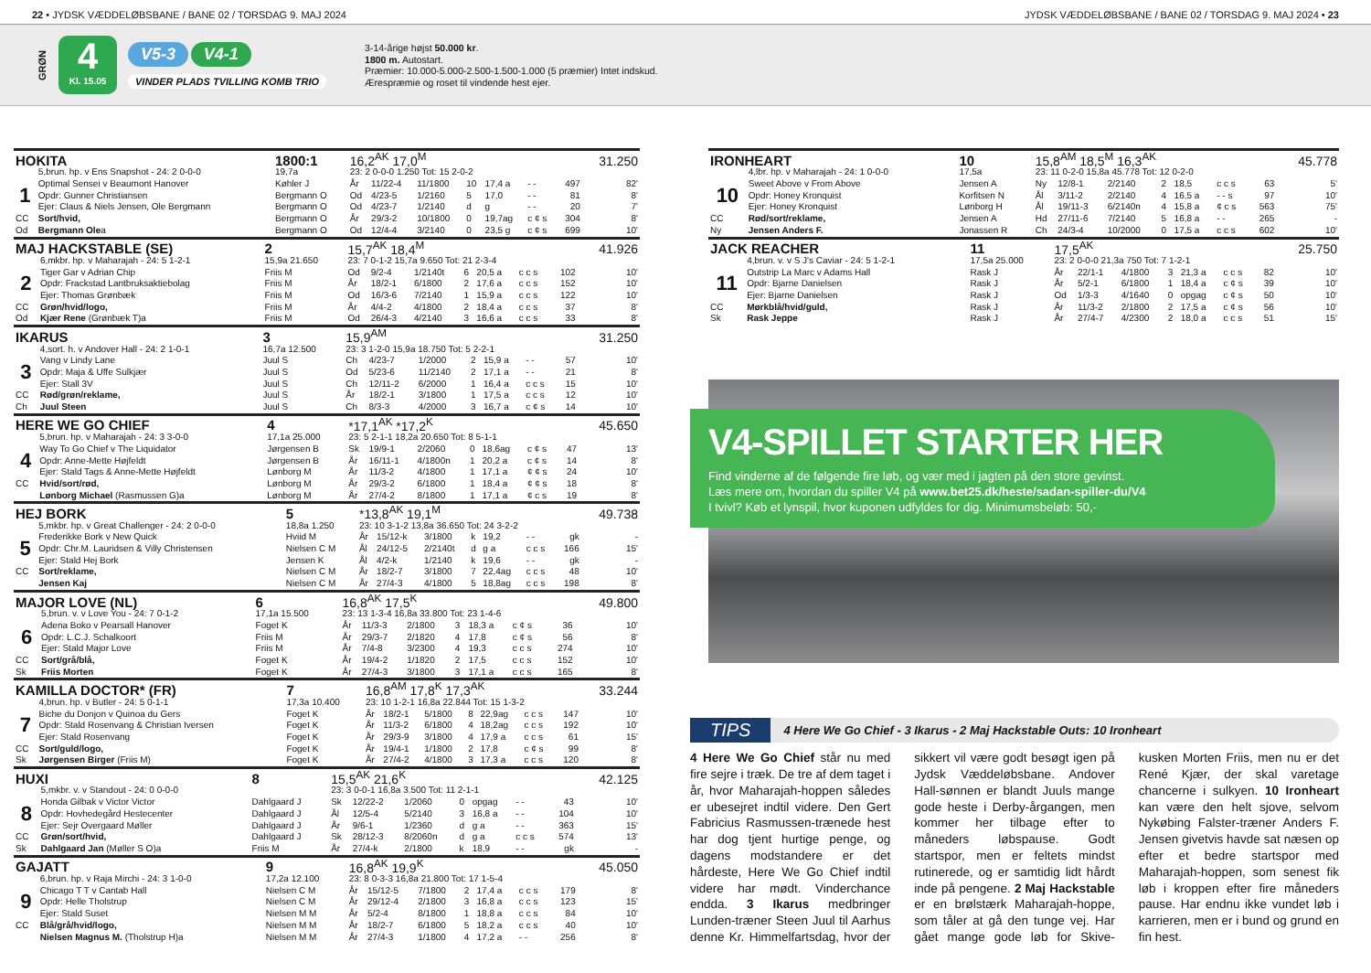22 • JYDSK VÆDDELØBSBANE / BANE 02 / TORSDAG 9. MAJ 2024
JYDSK VÆDDELØBSBANE / BANE 02 / TORSDAG 9. MAJ 2024 • 23
GRØN
4
Kl. 15.05
V5-3 V4-1
VINDER PLADS TVILLING KOMB TRIO
3-14-årige højst 50.000 kr.
1800 m. Autostart.
Præmier: 10.000-5.000-2.500-1.500-1.000 (5 præmier) Intet indskud.
Ærespræmie og roset til vindende hest ejer.
| HOKITA | | 1800:1 | 16,2<sup>AK</sup> 17,0<sup>M</sup> | | | | | | | 31.250 |
| | 5,brun. hp. v Ens Snapshot - 24: 2 0-0-0 | 19,7a | 23: 2 0-0-0 1.250 Tot: 15 2-0-2 | | | | | | | |
| | Optimal Sensei v Beaumont Hanover | Køhler J | År | 11/22-4 | 11/1800 | 10 | 17,4 a | - - | 497 | 82' |
| 1 | Opdr: Gunner Christiansen | Bergmann O | Od | 4/23-5 | 1/2160 | 5 | 17,0 | - - | 81 | 8' |
| | Ejer: Claus & Niels Jensen, Ole Bergmann | Bergmann O | Od | 4/23-7 | 1/2140 | d | g | - - | 20 | 7' |
| CC | Sort/hvid, | Bergmann O | År | 29/3-2 | 10/1800 | 0 | 19,7ag | c ¢ s | 304 | 8' |
| Od | Bergmann Ole a | Bergmann O | Od | 12/4-4 | 3/2140 | 0 | 23,5 g | c ¢ s | 699 | 10' |
| MAJ HACKSTABLE (SE) | | 2 | 15,7<sup>AK</sup> 18,4<sup>M</sup> | | | | | | | 41.926 |
| | 6,mkbr. hp. v Maharajah - 24: 5 1-2-1 | 15,9a 21.650 | 23: 7 0-1-2 15,7a 9.650 Tot: 21 2-3-4 | | | | | | | |
| | Tiger Gar v Adrian Chip | Friis M | Od | 9/2-4 | 1/2140t | 6 | 20,5 a | c c s | 102 | 10' |
| 2 | Opdr: Frackstad Lantbruksaktiebolag | Friis M | År | 18/2-1 | 6/1800 | 2 | 17,6 a | c c s | 152 | 10' |
| | Ejer: Thomas Grønbæk | Friis M | Od | 16/3-6 | 7/2140 | 1 | 15,9 a | c c s | 122 | 10' |
| CC | Grøn/hvid/logo, | Friis M | År | 4/4-2 | 4/1800 | 2 | 18,4 a | c c s | 37 | 8' |
| Od | Kjær Rene (Grønbæk T)a | Friis M | Od | 26/4-3 | 4/2140 | 3 | 16,6 a | c c s | 33 | 8' |
| IKARUS | | 3 | 15,9<sup>AM</sup> | | | | | | | 31.250 |
| | 4,sort. h. v Andover Hall - 24: 2 1-0-1 | 16,7a 12.500 | 23: 3 1-2-0 15,9a 18.750 Tot: 5 2-2-1 | | | | | | | |
| | Vang v Lindy Lane | Juul S | Ch | 4/23-7 | 1/2000 | 2 | 15,9 a | - - | 57 | 10' |
| 3 | Opdr: Maja & Uffe Sulkjær | Juul S | Od | 5/23-6 | 11/2140 | 2 | 17,1 a | - - | 21 | 8' |
| | Ejer: Stall 3V | Juul S | Ch | 12/11-2 | 6/2000 | 1 | 16,4 a | c c s | 15 | 10' |
| CC | Rød/grøn/reklame, | Juul S | År | 18/2-1 | 3/1800 | 1 | 17,5 a | c c s | 12 | 10' |
| Ch | Juul Steen | Juul S | Ch | 8/3-3 | 4/2000 | 3 | 16,7 a | c ¢ s | 14 | 10' |
| HERE WE GO CHIEF | | 4 | *17,1<sup>AK</sup> *17,2<sup>K</sup> | | | | | | | 45.650 |
| | 5,brun. hp. v Maharajah - 24: 3 3-0-0 | 17,1a 25.000 | 23: 5 2-1-1 18,2a 20.650 Tot: 8 5-1-1 | | | | | | | |
| | Way To Go Chief v The Liquidator | Jørgensen B | Sk | 19/9-1 | 2/2060 | 0 | 18,6ag | c ¢ s | 47 | 13' |
| 4 | Opdr: Anne-Mette Højfeldt | Jørgensen B | År | 16/11-1 | 4/1800n | 1 | 20,2 a | c ¢ s | 14 | 8' |
| | Ejer: Stald Tags & Anne-Mette Højfeldt | Lønborg M | År | 11/3-2 | 4/1800 | 1 | 17,1 a | ¢ ¢ s | 24 | 10' |
| CC | Hvid/sort/rød, | Lønborg M | År | 29/3-2 | 6/1800 | 1 | 18,4 a | ¢ ¢ s | 18 | 8' |
| | Lønborg Michael (Rasmussen G)a | Lønborg M | År | 27/4-2 | 8/1800 | 1 | 17,1 a | ¢ c s | 19 | 8' |
| HEJ BORK | | 5 | *13,8<sup>AK</sup> 19,1<sup>M</sup> | | | | | | | 49.738 |
| | 5,mkbr. hp. v Great Challenger - 24: 2 0-0-0 | 18,8a 1.250 | 23: 10 3-1-2 13,8a 36.650 Tot: 24 3-2-2 | | | | | | | |
| | Frederikke Bork v New Quick | Hviid M | År | 15/12-k | 3/1800 | k | 19,2 | - - | gk | - |
| 5 | Opdr: Chr.M. Lauridsen & Villy Christensen | Nielsen C M | Ål | 24/12-5 | 2/2140t | d | g a | c c s | 166 | 15' |
| | Ejer: Stald Hej Bork | Jensen K | Ål | 4/2-k | 1/2140 | k | 19,6 | - - | gk | - |
| CC | Sort/reklame, | Nielsen C M | År | 18/2-7 | 3/1800 | 7 | 22,4ag | c c s | 48 | 10' |
| | Jensen Kaj | Nielsen C M | År | 27/4-3 | 4/1800 | 5 | 18,8ag | c c s | 198 | 8' |
| MAJOR LOVE (NL) | | 6 | 16,8<sup>AK</sup> 17,5<sup>K</sup> | | | | | | | 49.800 |
| | 5,brun. v. v Love You - 24: 7 0-1-2 | 17,1a 15.500 | 23: 13 1-3-4 16,8a 33.800 Tot: 23 1-4-6 | | | | | | | |
| | Adena Boko v Pearsall Hanover | Foget K | År | 11/3-3 | 2/1800 | 3 | 18,3 a | c ¢ s | 36 | 10' |
| 6 | Opdr: L.C.J. Schalkoort | Friis M | År | 29/3-7 | 2/1820 | 4 | 17,8 | c ¢ s | 56 | 8' |
| | Ejer: Stald Major Love | Friis M | År | 7/4-8 | 3/2300 | 4 | 19,3 | c c s | 274 | 10' |
| CC | Sort/grå/blå, | Foget K | År | 19/4-2 | 1/1820 | 2 | 17,5 | c c s | 152 | 10' |
| Sk | Friis Morten | Foget K | År | 27/4-3 | 3/1800 | 3 | 17,1 a | c c s | 165 | 8' |
| KAMILLA DOCTOR* (FR) | | 7 | 16,8<sup>AM</sup> 17,8<sup>K</sup> 17,3<sup>AK</sup> | | | | | | | 33.244 |
| | 4,brun. hp. v Butler - 24: 5 0-1-1 | 17,3a 10.400 | 23: 10 1-2-1 16,8a 22.844 Tot: 15 1-3-2 | | | | | | | |
| | Biche du Donjon v Quinoa du Gers | Foget K | År | 18/2-1 | 5/1800 | 8 | 22,9ag | c c s | 147 | 10' |
| 7 | Opdr: Stald Rosenvang & Christian Iversen | Foget K | År | 11/3-2 | 6/1800 | 4 | 18,2ag | c c s | 192 | 10' |
| | Ejer: Stald Rosenvang | Foget K | År | 29/3-9 | 3/1800 | 4 | 17,9 a | c c s | 61 | 15' |
| CC | Sort/guld/logo, | Foget K | År | 19/4-1 | 1/1800 | 2 | 17,8 | c ¢ s | 99 | 8' |
| Sk | Jørgensen Birger (Friis M) | Foget K | År | 27/4-2 | 4/1800 | 3 | 17,3 a | c c s | 120 | 8' |
| HUXI | | 8 | 15,5<sup>AK</sup> 21,6<sup>K</sup> | | | | | | | 42.125 |
| | 5,mkbr. v. v Standout - 24: 0 0-0-0 | | 23: 3 0-0-1 16,8a 3.500 Tot: 11 2-1-1 | | | | | | | |
| | Honda Gilbak v Victor Victor | Dahlgaard J | Sk | 12/22-2 | 1/2060 | 0 | opgag | - - | 43 | 10' |
| 8 | Opdr: Hovhedegård Hestecenter | Dahlgaard J | Ål | 12/5-4 | 5/2140 | 3 | 16,8 a | - - | 104 | 10' |
| | Ejer: Sejr Overgaard Møller | Dahlgaard J | År | 9/6-1 | 1/2360 | d | g a | - - | 363 | 15' |
| CC | Grøn/sort/hvid, | Dahlgaard J | Sk | 28/12-3 | 8/2060n | d | g a | c c s | 574 | 13' |
| Sk | Dahlgaard Jan (Møller S O)a | Friis M | År | 27/4-k | 2/1800 | k | 18,9 | - - | gk | - |
| GAJATT | | 9 | 16,8<sup>AK</sup> 19,9<sup>K</sup> | | | | | | | 45.050 |
| | 6,brun. hp. v Raja Mirchi - 24: 3 1-0-0 | 17,2a 12.100 | 23: 8 0-3-3 16,8a 21.800 Tot: 17 1-5-4 | | | | | | | |
| | Chicago T T v Cantab Hall | Nielsen C M | År | 15/12-5 | 7/1800 | 2 | 17,4 a | c c s | 179 | 8' |
| 9 | Opdr: Helle Tholstrup | Nielsen C M | År | 29/12-4 | 2/1800 | 3 | 16,8 a | c c s | 123 | 15' |
| | Ejer: Stald Suset | Nielsen M M | År | 5/2-4 | 8/1800 | 1 | 18,8 a | c c s | 84 | 10' |
| CC | Blå/grå/hvid/logo, | Nielsen M M | År | 18/2-7 | 6/1800 | 5 | 18,2 a | c c s | 40 | 10' |
| | Nielsen Magnus M. (Tholstrup H)a | Nielsen M M | År | 27/4-3 | 1/1800 | 4 | 17,2 a | - - | 256 | 8' |
| IRONHEART | | 10 | 15,8<sup>AM</sup> 18,5<sup>M</sup> 16,3<sup>AK</sup> | | | | | | | 45.778 |
| | 4,lbr. hp. v Maharajah - 24: 1 0-0-0 | 17,5a | 23: 11 0-2-0 15,8a 45.778 Tot: 12 0-2-0 | | | | | | | |
| | Sweet Above v From Above | Jensen A | Ny | 12/8-1 | 2/2140 | 2 | 18,5 | c c s | 63 | 5' |
| 10 | Opdr: Honey Kronquist | Korfitsen N | Ål | 3/11-2 | 2/2140 | 4 | 16,5 a | - - s | 97 | 10' |
| | Ejer: Honey Kronquist | Lønborg H | Ål | 19/11-3 | 6/2140n | 4 | 15,8 a | ¢ c s | 563 | 75' |
| CC | Rød/sort/reklame, | Jensen A | Hd | 27/11-6 | 7/2140 | 5 | 16,8 a | - - | 265 | - |
| Ny | Jensen Anders F. | Jonassen R | Ch | 24/3-4 | 10/2000 | 0 | 17,5 a | c c s | 602 | 10' |
| JACK REACHER | | 11 | 17,5<sup>AK</sup> | | | | | | | 25.750 |
| | 4,brun. v. v S J's Caviar - 24: 5 1-2-1 | 17,5a 25.000 | 23: 2 0-0-0 21,3a 750 Tot: 7 1-2-1 | | | | | | | |
| | Outstrip La Marc v Adams Hall | Rask J | År | 22/1-1 | 4/1800 | 3 | 21,3 a | c c s | 82 | 10' |
| 11 | Opdr: Bjarne Danielsen | Rask J | År | 5/2-1 | 6/1800 | 1 | 18,4 a | c ¢ s | 39 | 10' |
| | Ejer: Bjarne Danielsen | Rask J | Od | 1/3-3 | 4/1640 | 0 | opgag | c ¢ s | 50 | 10' |
| CC | Mørkblå/hvid/guld, | Rask J | År | 11/3-2 | 2/1800 | 2 | 17,5 a | c ¢ s | 56 | 10' |
| Sk | Rask Jeppe | Rask J | År | 27/4-7 | 4/2300 | 2 | 18,0 a | c c s | 51 | 15' |
V4-SPILLET STARTER HER
Find vinderne af de følgende fire løb, og vær med i jagten på den store gevinst.
Læs mere om, hvordan du spiller V4 på www.bet25.dk/heste/sadan-spiller-du/V4
I tvivl? Køb et lynspil, hvor kuponen udfyldes for dig. Minimumsbeløb: 50,-
TIPS 4 Here We Go Chief - 3 Ikarus - 2 Maj Hackstable Outs: 10 Ironheart
4 Here We Go Chief står nu med fire sejre i træk. De tre af dem taget i år, hvor Maharajah-hoppen således er ubesejret indtil videre. Den Gert Fabricius Rasmussen-trænede hest har dog tjent hurtige penge, og dagens modstandere er det hårdeste, Here We Go Chief indtil videre har mødt. Vinderchance endda. 3 Ikarus medbringer Lunden-træner Steen Juul til Aarhus denne Kr. Himmelfartsdag, hvor der sikkert vil være godt besøgt igen på Jydsk Væddeløbsbane. Andover Hall-sønnen er blandt Juuls mange gode heste i Derby-årgangen, men kommer her tilbage efter to måneders løbspause. Godt startspor, men er feltets mindst rutinerede, og er samtidig lidt hårdt inde på pengene. 2 Maj Hackstable er en brølstærk Maharajah-hoppe, som tåler at gå den tunge vej. Har gået mange gode løb for Skive-kusken Morten Friis, men nu er det René Kjær, der skal varetage chancerne i sulkyen. 10 Ironheart kan være den helt sjove, selvom Nykøbing Falster-træner Anders F. Jensen givetvis havde sat næsen op efter et bedre startspor med Maharajah-hoppen, som senest fik løb i kroppen efter fire måneders pause. Har endnu ikke vundet løb i karrieren, men er i bund og grund en fin hest.